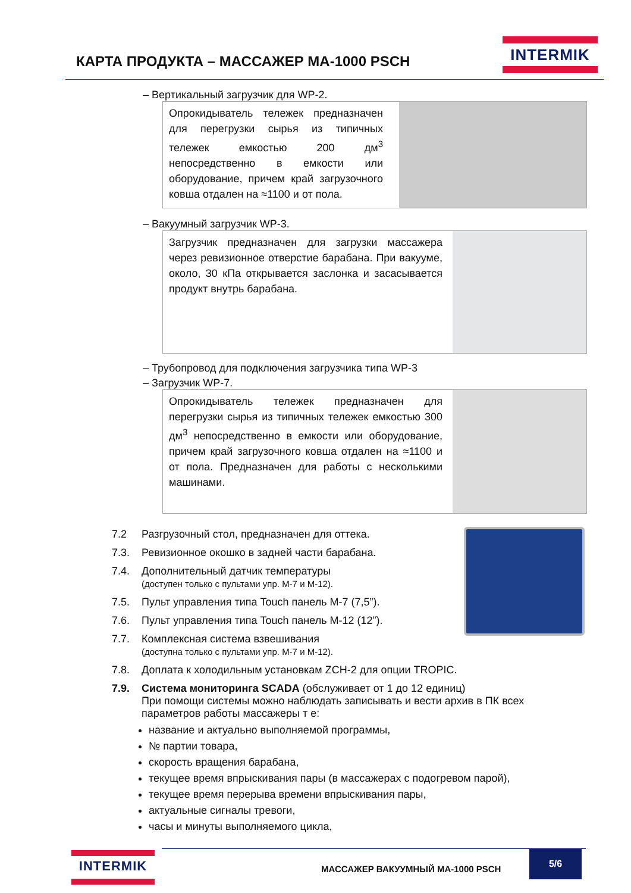КАРТА ПРОДУКТА – МАССАЖЕР MA-1000 PSCH
INTERMIK
– Вертикальный загрузчик для WP-2.
Опрокидыватель тележек предназначен для перегрузки сырья из типичных тележек емкостью 200 дм<sup>3</sup> непосредственно в емкости или оборудование, причем край загрузочного ковша отдален на ≈1100 и от пола.
– Вакуумный загрузчик WP-3.
Загрузчик предназначен для загрузки массажера через ревизионное отверстие барабана. При вакууме, около, 30 кПа открывается заслонка и засасывается продукт внутрь барабана.
– Трубопровод для подключения загрузчика типа WP-3
– Загрузчик WP-7.
Опрокидыватель тележек предназначен для перегрузки сырья из типичных тележек емкостью 300 дм<sup>3</sup> непосредственно в емкости или оборудование, причем край загрузочного ковша отдален на ≈1100 и от пола. Предназначен для работы с несколькими машинами.
7.2 Разгрузочный стол, предназначен для оттека.
7.3. Ревизионное окошко в задней части барабана.
7.4. Дополнительный датчик температуры
(доступен только с пультами упр. М-7 и М-12).
7.5. Пульт управления типа Touch панель M-7 (7,5”).
7.6. Пульт управления типа Touch панель M-12 (12”).
7.7. Комплексная система взвешивания
(доступна только с пультами упр. М-7 и М-12).
7.8. Доплата к холодильным установкам ZCH-2 для опции TROPIC.
7.9. Система мониторинга SCADA (обслуживает от 1 до 12 единиц)
При помощи системы можно наблюдать записывать и вести архив в ПК всех
параметров работы массажеры т е:
название и актуально выполняемой программы,
№ партии товара,
скорость вращения барабана,
текущее время впрыскивания пары (в массажерах с подогревом парой),
текущее время перерыва времени впрыскивания пары,
актуальные сигналы тревоги,
часы и минуты выполняемого цикла,
INTERMIK
МАССАЖЕР ВАКУУМНЫЙ MA-1000 PSCH
5/6